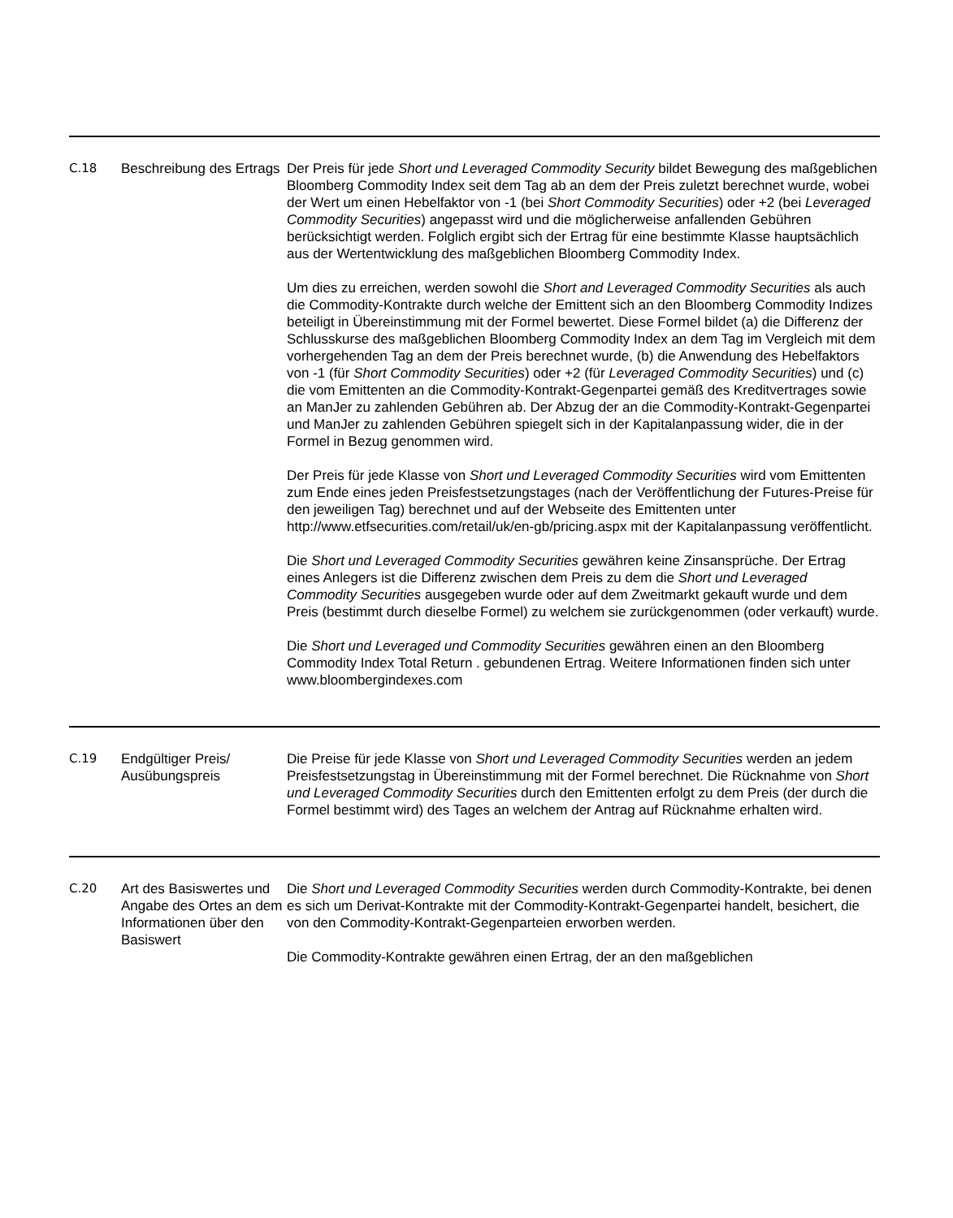| C.18 | Beschreibung des Ertrags | Der Preis für jede Short und Leveraged Commodity Security bildet Bewegung des maßgeblichen Bloomberg Commodity Index seit dem Tag ab an dem der Preis zuletzt berechnet wurde, wobei der Wert um einen Hebelfaktor von -1 (bei Short Commodity Securities ) oder +2 (bei Leveraged Commodity Securities ) angepasst wird und die möglicherweise anfallenden Gebühren berücksichtigt werden. Folglich ergibt sich der Ertrag für eine bestimmte Klasse hauptsächlich aus der Wertentwicklung des maßgeblichen Bloomberg Commodity Index. Um dies zu erreichen, werden sowohl die Short and Leveraged Commodity Securities als auch die Commodity-Kontrakte durch welche der Emittent sich an den Bloomberg Commodity Indizes beteiligt in Übereinstimmung mit der Formel bewertet. Diese Formel bildet (a) die Differenz der Schlusskurse des maßgeblichen Bloomberg Commodity Index an dem Tag im Vergleich mit dem vorhergehenden Tag an dem der Preis berechnet wurde, (b) die Anwendung des Hebelfaktors von -1 (für Short Commodity Securities ) oder +2 (für Leveraged Commodity Securities ) und (c) die vom Emittenten an die Commodity-Kontrakt-Gegenpartei gemäß des Kreditvertrages sowie an ManJer zu zahlenden Gebühren ab. Der Abzug der an die Commodity-Kontrakt-Gegenpartei und ManJer zu zahlenden Gebühren spiegelt sich in der Kapitalanpassung wider, die in der Formel in Bezug genommen wird. Der Preis für jede Klasse von Short und Leveraged Commodity Securities wird vom Emittenten zum Ende eines jeden Preisfestsetzungstages (nach der Veröffentlichung der Futures-Preise für den jeweiligen Tag) berechnet und auf der Webseite des Emittenten unter http://www.etfsecurities.com/retail/uk/en-gb/pricing.aspx mit der Kapitalanpassung veröffentlicht. Die Short und Leveraged Commodity Securities gewähren keine Zinsansprüche. Der Ertrag eines Anlegers ist die Differenz zwischen dem Preis zu dem die Short und Leveraged Commodity Securities ausgegeben wurde oder auf dem Zweitmarkt gekauft wurde und dem Preis (bestimmt durch dieselbe Formel) zu welchem sie zurückgenommen (oder verkauft) wurde. Die Short und Leveraged und Commodity Securities gewähren einen an den Bloomberg Commodity Index Total Return . gebundenen Ertrag. Weitere Informationen finden sich unter www.bloombergindexes.com |
| C.19 | Endgültiger Preis/ Ausübungspreis | Die Preise für jede Klasse von Short und Leveraged Commodity Securities werden an jedem Preisfestsetzungstag in Übereinstimmung mit der Formel berechnet. Die Rücknahme von Short und Leveraged Commodity Securities durch den Emittenten erfolgt zu dem Preis (der durch die Formel bestimmt wird) des Tages an welchem der Antrag auf Rücknahme erhalten wird. |
| C.20 | Art des Basiswertes und Angabe des Ortes an dem Informationen über den Basiswert | Die Short und Leveraged Commodity Securities werden durch Commodity-Kontrakte, bei denen es sich um Derivat-Kontrakte mit der Commodity-Kontrakt-Gegenpartei handelt, besichert, die von den Commodity-Kontrakt-Gegenparteien erworben werden. Die Commodity-Kontrakte gewähren einen Ertrag, der an den maßgeblichen |